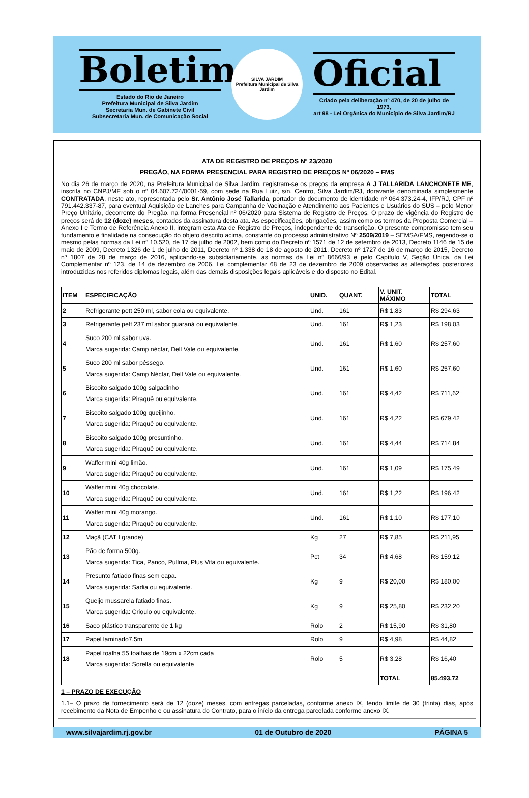Boletim
Estado do Rio de Janeiro
Prefeitura Municipal de Silva Jardim
Secretaria Mun. de Gabinete Civil
Subsecretaria Mun. de Comunicação Social
SILVA JARDIM
Prefeitura Municipal de Silva Jardim
Oficial
Criado pela deliberação nº 470, de 20 de julho de 1973,
art 98 - Lei Orgânica do Município de Silva Jardim/RJ
ATA DE REGISTRO DE PREÇOS Nº 23/2020
PREGÃO, NA FORMA PRESENCIAL PARA REGISTRO DE PREÇOS Nº 06/2020 – FMS
No dia 26 de março de 2020, na Prefeitura Municipal de Silva Jardim, registram-se os preços da empresa A J TALLARIDA LANCHONETE ME, inscrita no CNPJ/MF sob o nº 04.607.724/0001-59, com sede na Rua Luiz, s/n, Centro, Silva Jardim/RJ, doravante denominada simplesmente CONTRATADA, neste ato, representada pelo Sr. Antônio José Tallarida, portador do documento de identidade nº 064.373.24-4, IFP/RJ, CPF nº 791.442.337-87, para eventual Aquisição de Lanches para Campanha de Vacinação e Atendimento aos Pacientes e Usuários do SUS – pelo Menor Preço Unitário, decorrente do Pregão, na forma Presencial nº 06/2020 para Sistema de Registro de Preços. O prazo de vigência do Registro de preços será de 12 (doze) meses, contados da assinatura desta ata. As especificações, obrigações, assim como os termos da Proposta Comercial – Anexo I e Termo de Referência Anexo II, integram esta Ata de Registro de Preços, independente de transcrição. O presente compromisso tem seu fundamento e finalidade na consecução do objeto descrito acima, constante do processo administrativo Nº 2509/2019 – SEMSA/FMS, regendo-se o mesmo pelas normas da Lei nº 10.520, de 17 de julho de 2002, bem como do Decreto nº 1571 de 12 de setembro de 2013, Decreto 1146 de 15 de maio de 2009, Decreto 1326 de 1 de julho de 2011, Decreto nº 1.338 de 18 de agosto de 2011, Decreto nº 1727 de 16 de março de 2015, Decreto nº 1807 de 28 de março de 2016, aplicando-se subsidiariamente, as normas da Lei nº 8666/93 e pelo Capítulo V, Seção Única, da Lei Complementar nº 123, de 14 de dezembro de 2006, Lei complementar 68 de 23 de dezembro de 2009 observadas as alterações posteriores introduzidas nos referidos diplomas legais, além das demais disposições legais aplicáveis e do disposto no Edital.
| ITEM | ESPECIFICAÇÃO | UNID. | QUANT. | V. UNIT. MÁXIMO | TOTAL |
| --- | --- | --- | --- | --- | --- |
| 2 | Refrigerante pett 250 ml, sabor cola ou equivalente. | Und. | 161 | R$ 1,83 | R$ 294,63 |
| 3 | Refrigerante pett 237 ml sabor guaraná ou equivalente. | Und. | 161 | R$ 1,23 | R$ 198,03 |
| 4 | Suco 200 ml sabor uva. Marca sugerida: Camp néctar, Dell Vale ou equivalente. | Und. | 161 | R$ 1,60 | R$ 257,60 |
| 5 | Suco 200 ml sabor pêssego. Marca sugerida: Camp Néctar, Dell Vale ou equivalente. | Und. | 161 | R$ 1,60 | R$ 257,60 |
| 6 | Biscoito salgado 100g salgadinho Marca sugerida: Piraquê ou equivalente. | Und. | 161 | R$ 4,42 | R$ 711,62 |
| 7 | Biscoito salgado 100g queijinho. Marca sugerida: Piraquê ou equivalente. | Und. | 161 | R$ 4,22 | R$ 679,42 |
| 8 | Biscoito salgado 100g presuntinho. Marca sugerida: Piraquê ou equivalente. | Und. | 161 | R$ 4,44 | R$ 714,84 |
| 9 | Waffer mini 40g limão. Marca sugerida: Piraquê ou equivalente. | Und. | 161 | R$ 1,09 | R$ 175,49 |
| 10 | Waffer mini 40g chocolate. Marca sugerida: Piraquê ou equivalente. | Und. | 161 | R$ 1,22 | R$ 196,42 |
| 11 | Waffer mini 40g morango. Marca sugerida: Piraquê ou equivalente. | Und. | 161 | R$ 1,10 | R$ 177,10 |
| 12 | Maçã (CAT I grande) | Kg | 27 | R$ 7,85 | R$ 211,95 |
| 13 | Pão de forma 500g. Marca sugerida: Tica, Panco, Pullma, Plus Vita ou equivalente. | Pct | 34 | R$ 4,68 | R$ 159,12 |
| 14 | Presunto fatiado finas sem capa. Marca sugerida: Sadia ou equivalente. | Kg | 9 | R$ 20,00 | R$ 180,00 |
| 15 | Queijo mussarela fatiado finas. Marca sugerida: Crioulo ou equivalente. | Kg | 9 | R$ 25,80 | R$ 232,20 |
| 16 | Saco plástico transparente de 1 kg | Rolo | 2 | R$ 15,90 | R$ 31,80 |
| 17 | Papel laminado7,5m | Rolo | 9 | R$ 4,98 | R$ 44,82 |
| 18 | Papel toalha 55 toalhas de 19cm x 22cm cada Marca sugerida: Sorella ou equivalente | Rolo | 5 | R$ 3,28 | R$ 16,40 |
| | | | | TOTAL | 85.493,72 |
1 – PRAZO DE EXECUÇÃO
1.1– O prazo de fornecimento será de 12 (doze) meses, com entregas parceladas, conforme anexo IX, tendo limite de 30 (trinta) dias, após recebimento da Nota de Empenho e ou assinatura do Contrato, para o início da entrega parcelada conforme anexo IX.
www.silvajardim.rj.gov.br 01 de Outubro de 2020 PÁGINA 5